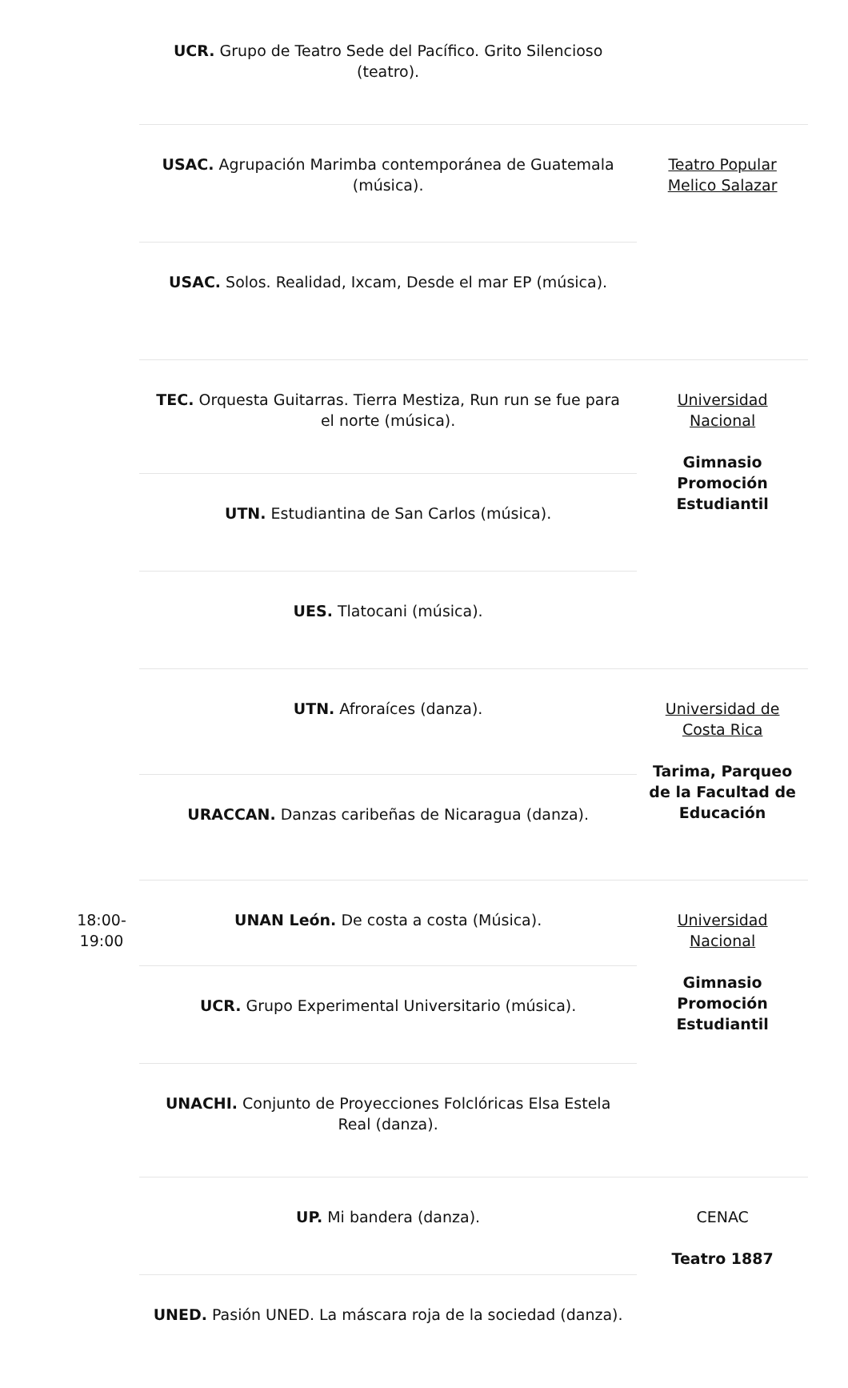| | UCR. Grupo de Teatro Sede del Pacífico. Grito Silencioso (teatro). | |
| | USAC. Agrupación Marimba contemporánea de Guatemala (música). | Teatro Popular Melico Salazar |
| | USAC. Solos. Realidad, Ixcam, Desde el mar EP (música). | |
| | TEC. Orquesta Guitarras. Tierra Mestiza, Run run se fue para el norte (música). | Universidad Nacional Gimnasio Promoción Estudiantil |
| | UTN. Estudiantina de San Carlos (música). | |
| | UES. Tlatocani (música). | |
| | UTN. Afroraíces (danza). | Universidad de Costa Rica Tarima, Parqueo de la Facultad de Educación |
| | URACCAN. Danzas caribeñas de Nicaragua (danza). | |
| 18:00-19:00 | UNAN León. De costa a costa (Música). | Universidad Nacional Gimnasio Promoción Estudiantil |
| | UCR. Grupo Experimental Universitario (música). | |
| | UNACHI. Conjunto de Proyecciones Folclóricas Elsa Estela Real (danza). | |
| | UP. Mi bandera (danza). | CENAC Teatro 1887 |
| | UNED. Pasión UNED. La máscara roja de la sociedad (danza). | |